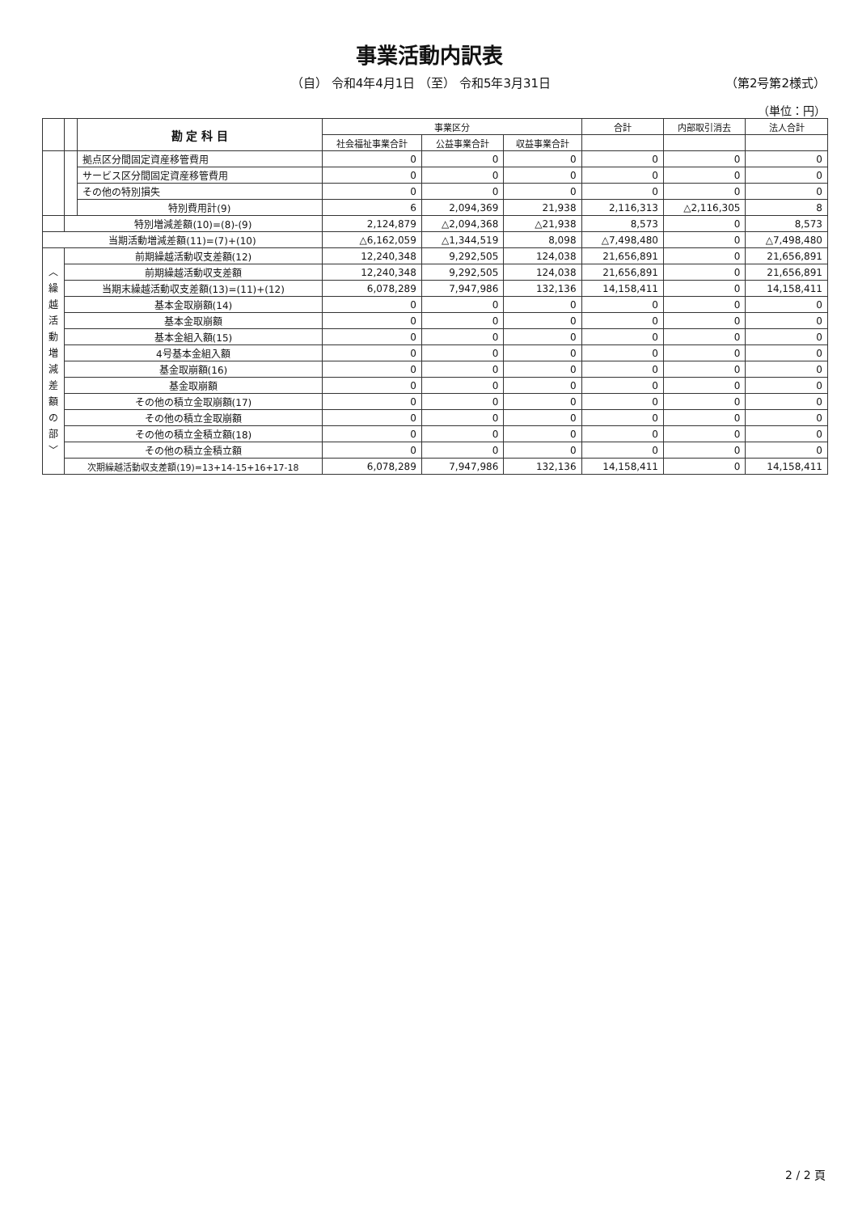事業活動内訳表
（自） 令和4年4月1日 （至） 令和5年3月31日 （第2号第2様式）
（単位：円）
| | | 勘 定 科 目 | 事業区分 | | | 合計 | 内部取引消去 | 法人合計 |
| --- | --- | --- | --- | --- | --- | --- | --- | --- |
| | | | 社会福祉事業合計 | 公益事業合計 | 収益事業合計 | | | |
| | | 拠点区分間固定資産移管費用 | 0 | 0 | 0 | 0 | 0 | 0 |
| | | サービス区分間固定資産移管費用 | 0 | 0 | 0 | 0 | 0 | 0 |
| | | その他の特別損失 | 0 | 0 | 0 | 0 | 0 | 0 |
| | | 特別費用計(9) | 6 | 2,094,369 | 21,938 | 2,116,313 | △2,116,305 | 8 |
| | 特別増減差額(10)=(8)-(9) | | 2,124,879 | △2,094,368 | △21,938 | 8,573 | 0 | 8,573 |
| 当期活動増減差額(11)=(7)+(10) | | | △6,162,059 | △1,344,519 | 8,098 | △7,498,480 | 0 | △7,498,480 |
| ︿ 繰 越 活 動 増 減 差 額 の 部 ﹀ | 前期繰越活動収支差額(12) | | 12,240,348 | 9,292,505 | 124,038 | 21,656,891 | 0 | 21,656,891 |
| | 前期繰越活動収支差額 | | 12,240,348 | 9,292,505 | 124,038 | 21,656,891 | 0 | 21,656,891 |
| | 当期末繰越活動収支差額(13)=(11)+(12) | | 6,078,289 | 7,947,986 | 132,136 | 14,158,411 | 0 | 14,158,411 |
| | 基本金取崩額(14) | | 0 | 0 | 0 | 0 | 0 | 0 |
| | 基本金取崩額 | | 0 | 0 | 0 | 0 | 0 | 0 |
| | 基本金組入額(15) | | 0 | 0 | 0 | 0 | 0 | 0 |
| | 4号基本金組入額 | | 0 | 0 | 0 | 0 | 0 | 0 |
| | 基金取崩額(16) | | 0 | 0 | 0 | 0 | 0 | 0 |
| | 基金取崩額 | | 0 | 0 | 0 | 0 | 0 | 0 |
| | その他の積立金取崩額(17) | | 0 | 0 | 0 | 0 | 0 | 0 |
| | その他の積立金取崩額 | | 0 | 0 | 0 | 0 | 0 | 0 |
| | その他の積立金積立額(18) | | 0 | 0 | 0 | 0 | 0 | 0 |
| | その他の積立金積立額 | | 0 | 0 | 0 | 0 | 0 | 0 |
| | 次期繰越活動収支差額(19)=13+14-15+16+17-18 | | 6,078,289 | 7,947,986 | 132,136 | 14,158,411 | 0 | 14,158,411 |
2 / 2 頁